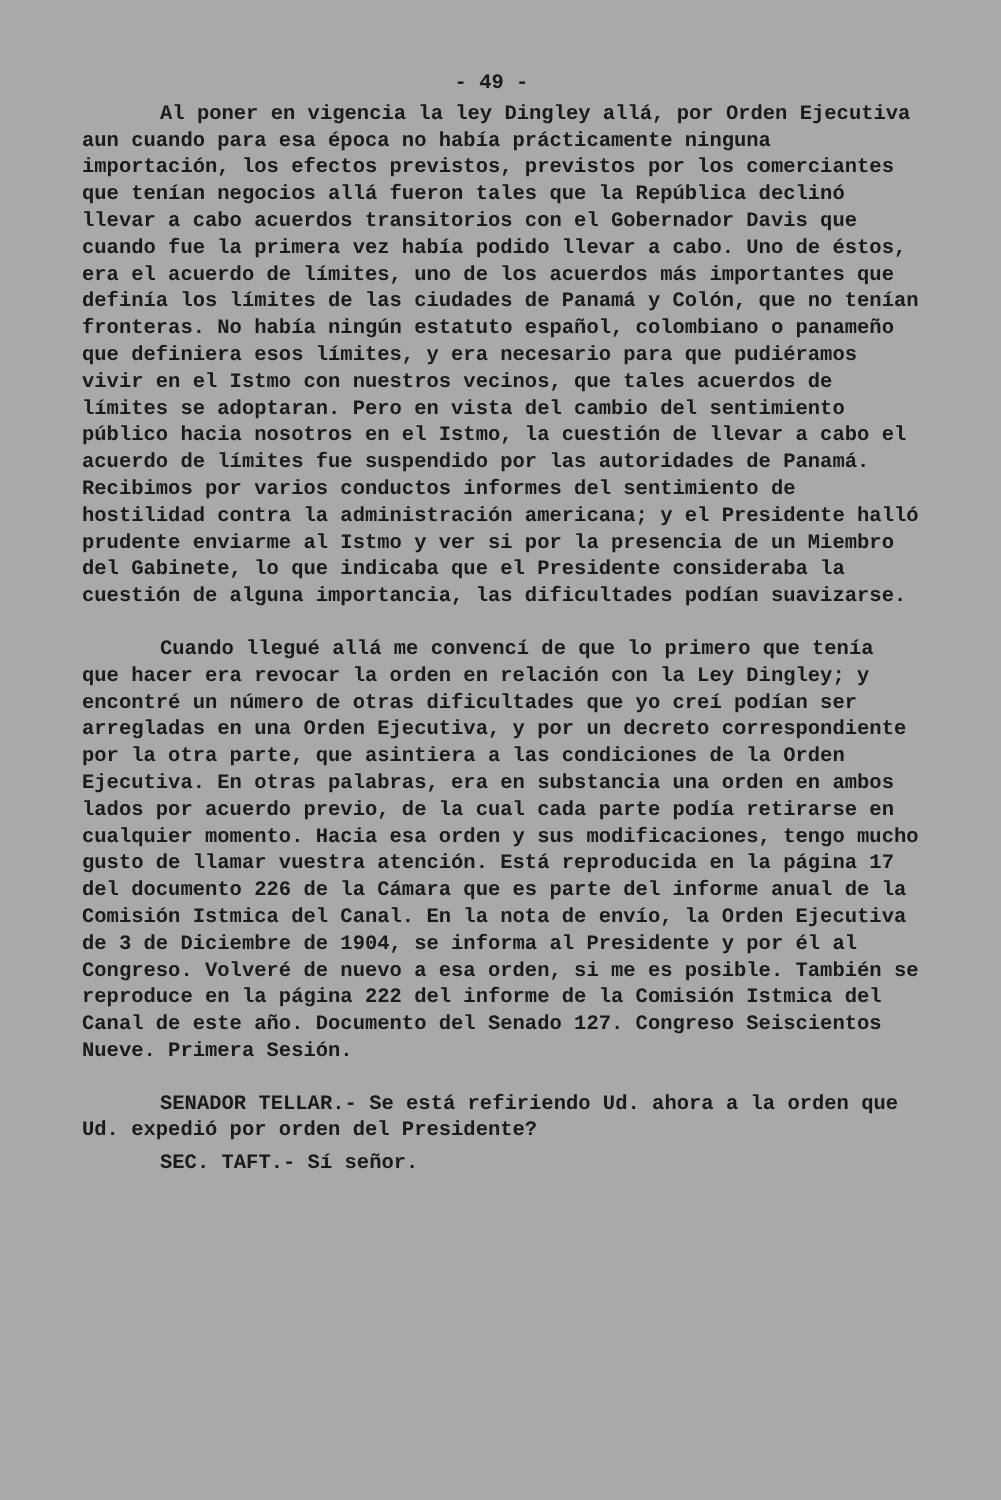- 49 -
Al poner en vigencia la ley Dingley allá, por Orden Ejecutiva aun cuando para esa época no había prácticamente ninguna importación, los efectos previstos, previstos por los comerciantes que tenían negocios allá fueron tales que la República declinó llevar a cabo acuerdos transitorios con el Gobernador Davis que cuando fue la primera vez había podido llevar a cabo. Uno de éstos, era el acuerdo de límites, uno de los acuerdos más importantes que definía los límites de las ciudades de Panamá y Colón, que no tenían fronteras. No había ningún estatuto español, colombiano o panameño que definiera esos límites, y era necesario para que pudiéramos vivir en el Istmo con nuestros vecinos, que tales acuerdos de límites se adoptaran. Pero en vista del cambio del sentimiento público hacia nosotros en el Istmo, la cuestión de llevar a cabo el acuerdo de límites fue suspendido por las autoridades de Panamá. Recibimos por varios conductos informes del sentimiento de hostilidad contra la administración americana; y el Presidente halló prudente enviarme al Istmo y ver si por la presencia de un Miembro del Gabinete, lo que indicaba que el Presidente consideraba la cuestión de alguna importancia, las dificultades podían suavizarse.
Cuando llegué allá me convencí de que lo primero que tenía que hacer era revocar la orden en relación con la Ley Dingley; y encontré un número de otras dificultades que yo creí podían ser arregladas en una Orden Ejecutiva, y por un decreto correspondiente por la otra parte, que asintiera a las condiciones de la Orden Ejecutiva. En otras palabras, era en substancia una orden en ambos lados por acuerdo previo, de la cual cada parte podía retirarse en cualquier momento. Hacia esa orden y sus modificaciones, tengo mucho gusto de llamar vuestra atención. Está reproducida en la página 17 del documento 226 de la Cámara que es parte del informe anual de la Comisión Istmica del Canal. En la nota de envío, la Orden Ejecutiva de 3 de Diciembre de 1904, se informa al Presidente y por él al Congreso. Volveré de nuevo a esa orden, si me es posible. También se reproduce en la página 222 del informe de la Comisión Istmica del Canal de este año. Documento del Senado 127. Congreso Seiscientos Nueve. Primera Sesión.
SENADOR TELLAR.- Se está refiriendo Ud. ahora a la orden que Ud. expedió por orden del Presidente?
SEC. TAFT.- Sí señor.